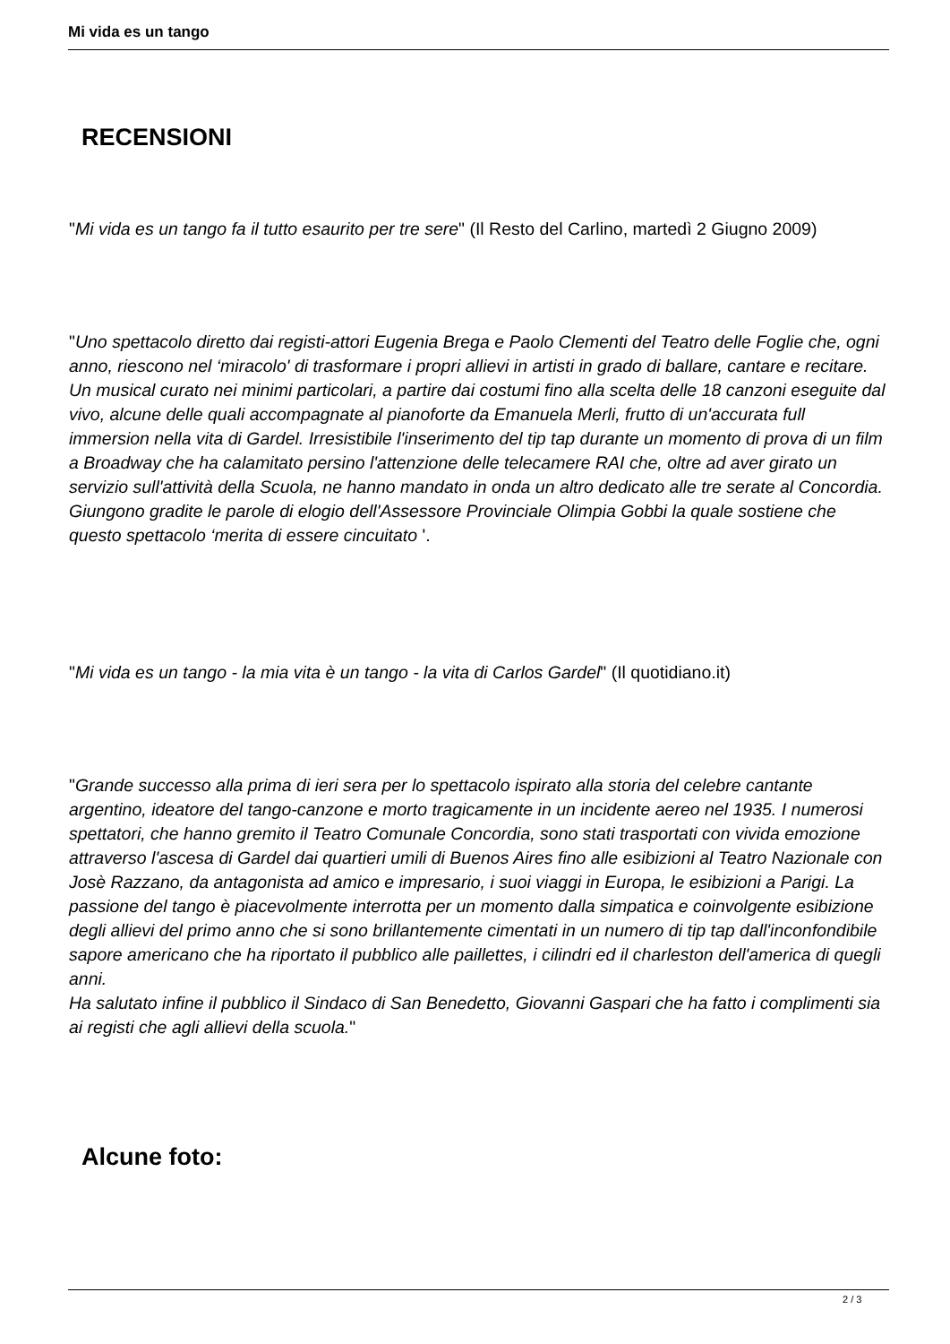Mi vida es un tango
RECENSIONI
"Mi vida es un tango fa il tutto esaurito per tre sere" (Il Resto del Carlino, martedì 2 Giugno 2009)
"Uno spettacolo diretto dai registi-attori Eugenia Brega e Paolo Clementi del Teatro delle Foglie che, ogni anno, riescono nel ‘miracolo' di trasformare i propri allievi in artisti in grado di ballare, cantare e recitare. Un musical curato nei minimi particolari, a partire dai costumi fino alla scelta delle 18 canzoni eseguite dal vivo, alcune delle quali accompagnate al pianoforte da Emanuela Merli, frutto di un'accurata full immersion nella vita di Gardel. Irresistibile l'inserimento del tip tap durante un momento di prova di un film a Broadway che ha calamitato persino l'attenzione delle telecamere RAI che, oltre ad aver girato un servizio sull'attività della Scuola, ne hanno mandato in onda un altro dedicato alle tre serate al Concordia. Giungono gradite le parole di elogio dell'Assessore Provinciale Olimpia Gobbi la quale sostiene che questo spettacolo ‘merita di essere cincuitato '.
"Mi vida es un tango - la mia vita è un tango - la vita di Carlos Gardel" (Il quotidiano.it)
"Grande successo alla prima di ieri sera per lo spettacolo ispirato alla storia del celebre cantante argentino, ideatore del tango-canzone e morto tragicamente in un incidente aereo nel 1935. I numerosi spettatori, che hanno gremito il Teatro Comunale Concordia, sono stati trasportati con vivida emozione attraverso l'ascesa di Gardel dai quartieri umili di Buenos Aires fino alle esibizioni al Teatro Nazionale con Josè Razzano, da antagonista ad amico e impresario, i suoi viaggi in Europa, le esibizioni a Parigi. La passione del tango è piacevolmente interrotta per un momento dalla simpatica e coinvolgente esibizione degli allievi del primo anno che si sono brillantemente cimentati in un numero di tip tap dall'inconfondibile sapore americano che ha riportato il pubblico alle paillettes, i cilindri ed il charleston dell'america di quegli anni.
Ha salutato infine il pubblico il Sindaco di San Benedetto, Giovanni Gaspari che ha fatto i complimenti sia ai registi che agli allievi della scuola."
Alcune foto:
2 / 3